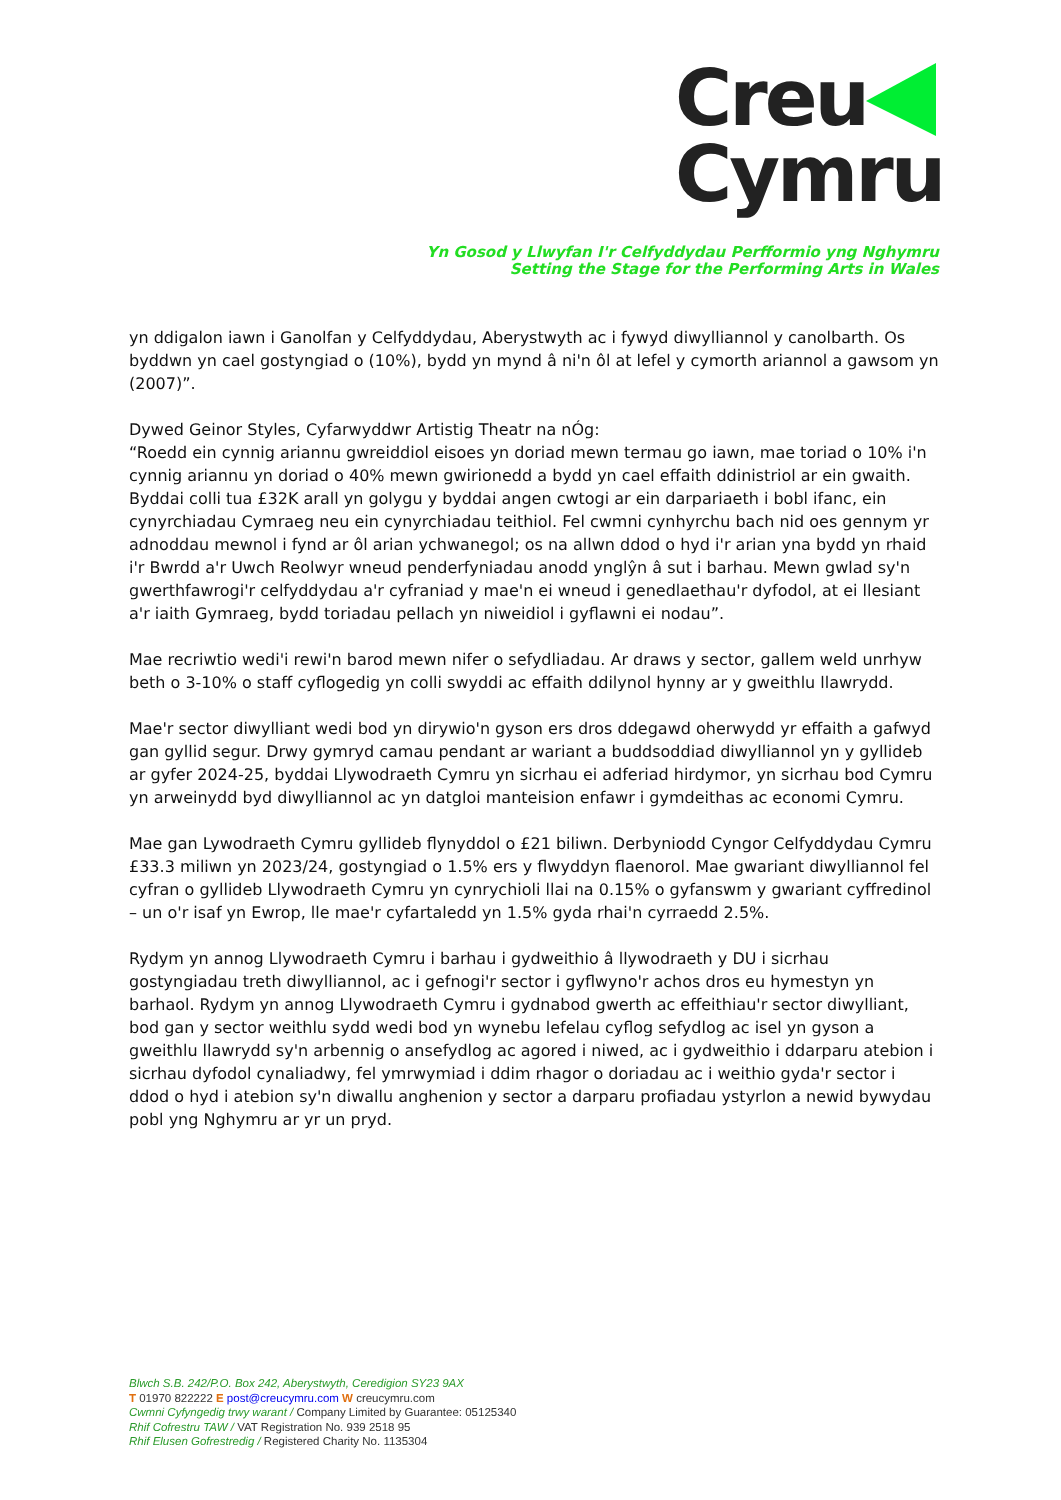Creu
Cymru
Yn Gosod y Llwyfan I'r Celfyddydau Perfformio yng Nghymru
Setting the Stage for the Performing Arts in Wales
yn ddigalon iawn i Ganolfan y Celfyddydau, Aberystwyth ac i fywyd diwylliannol y canolbarth. Os byddwn yn cael gostyngiad o (10%), bydd yn mynd â ni'n ôl at lefel y cymorth ariannol a gawsom yn (2007)”.
Dywed Geinor Styles, Cyfarwyddwr Artistig Theatr na nÓg:
“Roedd ein cynnig ariannu gwreiddiol eisoes yn doriad mewn termau go iawn, mae toriad o 10% i'n cynnig ariannu yn doriad o 40% mewn gwirionedd a bydd yn cael effaith ddinistriol ar ein gwaith. Byddai colli tua £32K arall yn golygu y byddai angen cwtogi ar ein darpariaeth i bobl ifanc, ein cynyrchiadau Cymraeg neu ein cynyrchiadau teithiol. Fel cwmni cynhyrchu bach nid oes gennym yr adnoddau mewnol i fynd ar ôl arian ychwanegol; os na allwn ddod o hyd i'r arian yna bydd yn rhaid i'r Bwrdd a'r Uwch Reolwyr wneud penderfyniadau anodd ynglŷn â sut i barhau. Mewn gwlad sy'n gwerthfawrogi'r celfyddydau a'r cyfraniad y mae'n ei wneud i genedlaethau'r dyfodol, at ei llesiant a'r iaith Gymraeg, bydd toriadau pellach yn niweidiol i gyflawni ei nodau”.
Mae recriwtio wedi'i rewi'n barod mewn nifer o sefydliadau. Ar draws y sector, gallem weld unrhyw beth o 3-10% o staff cyflogedig yn colli swyddi ac effaith ddilynol hynny ar y gweithlu llawrydd.
Mae'r sector diwylliant wedi bod yn dirywio'n gyson ers dros ddegawd oherwydd yr effaith a gafwyd gan gyllid segur. Drwy gymryd camau pendant ar wariant a buddsoddiad diwylliannol yn y gyllideb ar gyfer 2024-25, byddai Llywodraeth Cymru yn sicrhau ei adferiad hirdymor, yn sicrhau bod Cymru yn arweinydd byd diwylliannol ac yn datgloi manteision enfawr i gymdeithas ac economi Cymru.
Mae gan Lywodraeth Cymru gyllideb flynyddol o £21 biliwn. Derbyniodd Cyngor Celfyddydau Cymru £33.3 miliwn yn 2023/24, gostyngiad o 1.5% ers y flwyddyn flaenorol. Mae gwariant diwylliannol fel cyfran o gyllideb Llywodraeth Cymru yn cynrychioli llai na 0.15% o gyfanswm y gwariant cyffredinol – un o'r isaf yn Ewrop, lle mae'r cyfartaledd yn 1.5% gyda rhai'n cyrraedd 2.5%.
Rydym yn annog Llywodraeth Cymru i barhau i gydweithio â llywodraeth y DU i sicrhau gostyngiadau treth diwylliannol, ac i gefnogi'r sector i gyflwyno'r achos dros eu hymestyn yn barhaol. Rydym yn annog Llywodraeth Cymru i gydnabod gwerth ac effeithiau'r sector diwylliant, bod gan y sector weithlu sydd wedi bod yn wynebu lefelau cyflog sefydlog ac isel yn gyson a gweithlu llawrydd sy'n arbennig o ansefydlog ac agored i niwed, ac i gydweithio i ddarparu atebion i sicrhau dyfodol cynaliadwy, fel ymrwymiad i ddim rhagor o doriadau ac i weithio gyda'r sector i ddod o hyd i atebion sy'n diwallu anghenion y sector a darparu profiadau ystyrlon a newid bywydau pobl yng Nghymru ar yr un pryd.
Blwch S.B. 242/P.O. Box 242, Aberystwyth, Ceredigion SY23 9AX
T 01970 822222 E post@creucymru.com W creucymru.com
Cwmni Cyfyngedig trwy warant / Company Limited by Guarantee: 05125340
Rhif Cofrestru TAW / VAT Registration No. 939 2518 95
Rhif Elusen Gofrestredig / Registered Charity No. 1135304